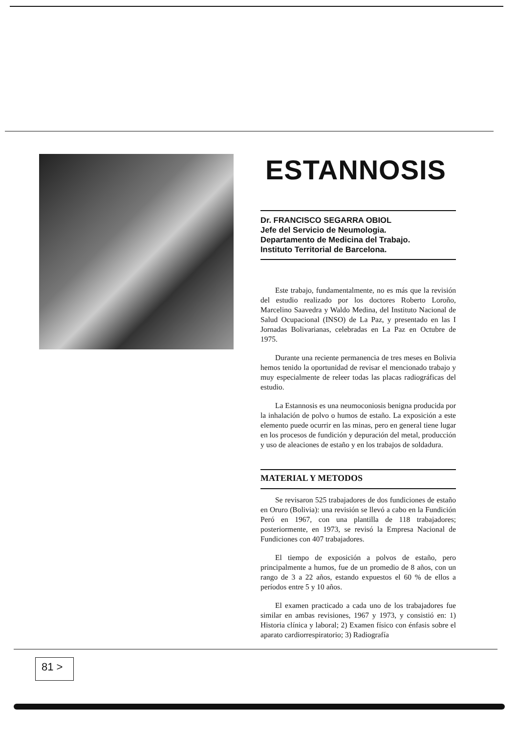ESTANNOSIS
Dr. FRANCISCO SEGARRA OBIOL
Jefe del Servicio de Neumologia.
Departamento de Medicina del Trabajo.
Instituto Territorial de Barcelona.
Este trabajo, fundamentalmente, no es más que la revisión del estudio realizado por los doctores Roberto Loroño, Marcelino Saavedra y Waldo Medina, del Instituto Nacional de Salud Ocupacional (INSO) de La Paz, y presentado en las I Jornadas Bolivarianas, celebradas en La Paz en Octubre de 1975.
Durante una reciente permanencia de tres meses en Bolivia hemos tenido la oportunidad de revisar el mencionado trabajo y muy especialmente de releer todas las placas radiográficas del estudio.
La Estannosis es una neumoconiosis benigna producida por la inhalación de polvo o humos de estaño. La exposición a este elemento puede ocurrir en las minas, pero en general tiene lugar en los procesos de fundición y depuración del metal, producción y uso de aleaciones de estaño y en los trabajos de soldadura.
MATERIAL Y METODOS
Se revisaron 525 trabajadores de dos fundiciones de estaño en Oruro (Bolivia): una revisión se llevó a cabo en la Fundición Peró en 1967, con una plantilla de 118 trabajadores; posteriormente, en 1973, se revisó la Empresa Nacional de Fundiciones con 407 trabajadores.
El tiempo de exposición a polvos de estaño, pero principalmente a humos, fue de un promedio de 8 años, con un rango de 3 a 22 años, estando expuestos el 60 % de ellos a períodos entre 5 y 10 años.
El examen practicado a cada uno de los trabajadores fue similar en ambas revisiones, 1967 y 1973, y consistió en: 1) Historia clínica y laboral; 2) Examen físico con énfasis sobre el aparato cardiorrespiratorio; 3) Radiografía
81 >